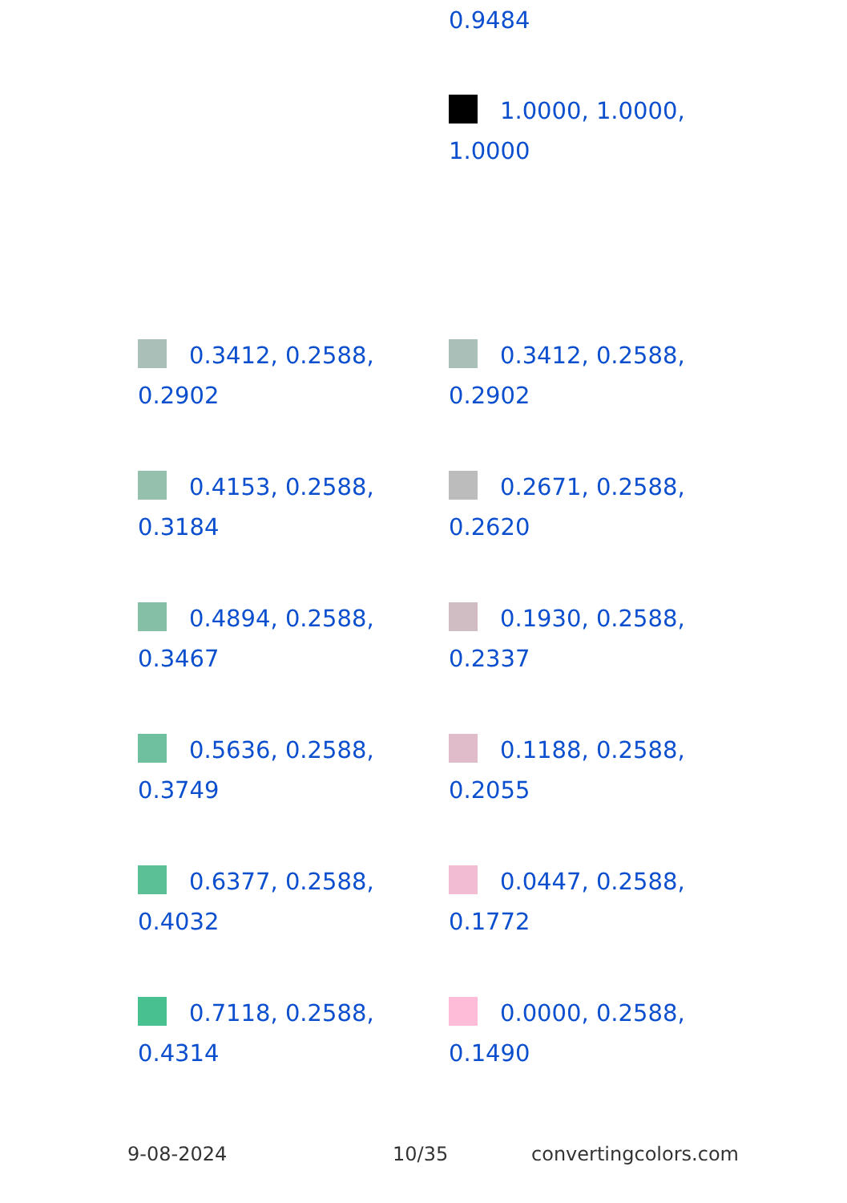0.9484
1.0000, 1.0000, 1.0000
0.3412, 0.2588, 0.2902
0.3412, 0.2588, 0.2902
0.4153, 0.2588, 0.3184
0.2671, 0.2588, 0.2620
0.4894, 0.2588, 0.3467
0.1930, 0.2588, 0.2337
0.5636, 0.2588, 0.3749
0.1188, 0.2588, 0.2055
0.6377, 0.2588, 0.4032
0.0447, 0.2588, 0.1772
0.7118, 0.2588, 0.4314
0.0000, 0.2588, 0.1490
9-08-2024 10/35 convertingcolors.com